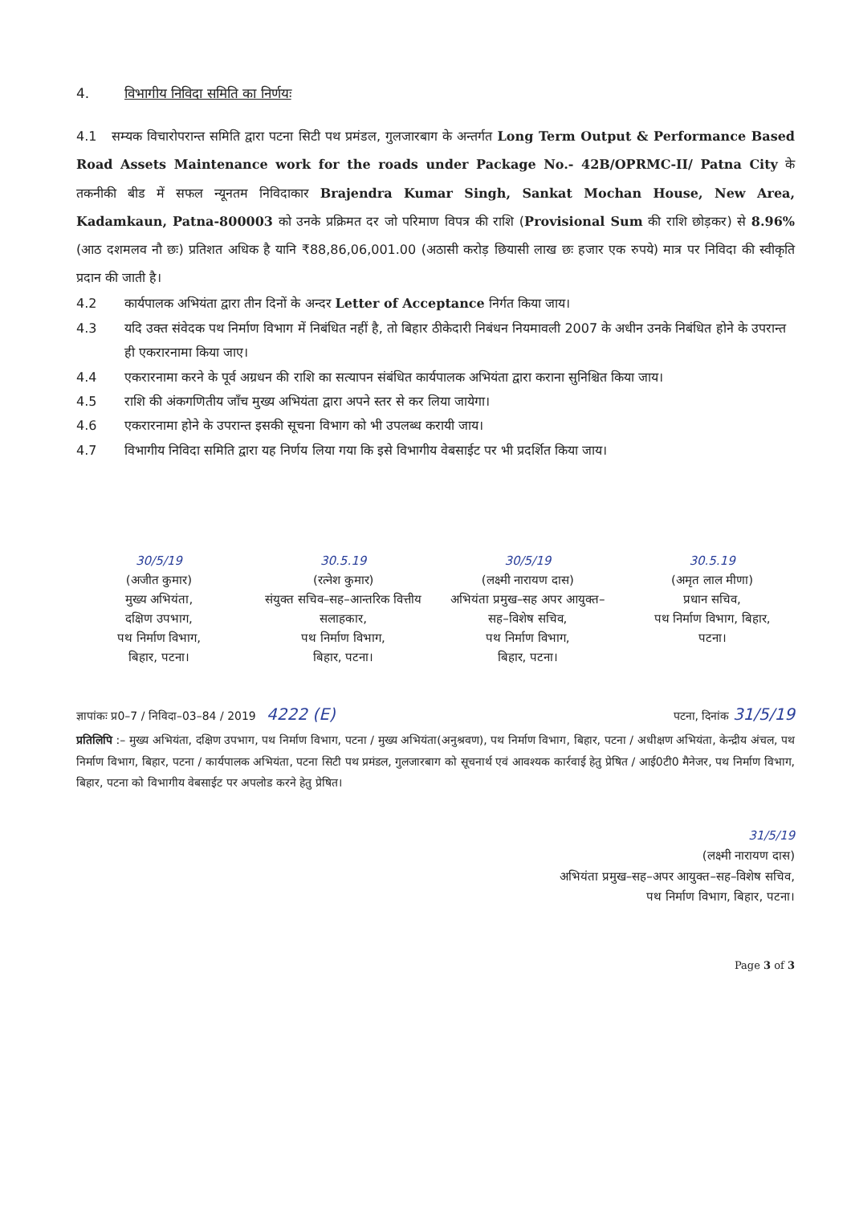4. विभागीय निविदा समिति का निर्णयः
4.1 सम्यक विचारोपरान्त समिति द्वारा पटना सिटी पथ प्रमंडल, गुलजारबाग के अन्तर्गत Long Term Output & Performance Based Road Assets Maintenance work for the roads under Package No.- 42B/OPRMC-II/ Patna City के तकनीकी बीड में सफल न्यूनतम निविदाकार Brajendra Kumar Singh, Sankat Mochan House, New Area, Kadamkaun, Patna-800003 को उनके प्रक्रिमत दर जो परिमाण विपत्र की राशि (Provisional Sum की राशि छोड़कर) से 8.96% (आठ दशमलव नौ छः) प्रतिशत अधिक है यानि ₹88,86,06,001.00 (अठासी करोड़ छियासी लाख छः हजार एक रुपये) मात्र पर निविदा की स्वीकृति प्रदान की जाती है।
4.2 कार्यपालक अभियंता द्वारा तीन दिनों के अन्दर Letter of Acceptance निर्गत किया जाय।
4.3 यदि उक्त संवेदक पथ निर्माण विभाग में निबंधित नहीं है, तो बिहार ठीकेदारी निबंधन नियमावली 2007 के अधीन उनके निबंधित होने के उपरान्त ही एकरारनामा किया जाए।
4.4 एकरारनामा करने के पूर्व अग्रधन की राशि का सत्यापन संबंधित कार्यपालक अभियंता द्वारा कराना सुनिश्चित किया जाय।
4.5 राशि की अंकगणितीय जाँच मुख्य अभियंता द्वारा अपने स्तर से कर लिया जायेगा।
4.6 एकरारनामा होने के उपरान्त इसकी सूचना विभाग को भी उपलब्ध करायी जाय।
4.7 विभागीय निविदा समिति द्वारा यह निर्णय लिया गया कि इसे विभागीय वेबसाईट पर भी प्रदर्शित किया जाय।
30/5/19
(अजीत कुमार)
मुख्य अभियंता,
दक्षिण उपभाग,
पथ निर्माण विभाग,
बिहार, पटना।
30.5.19
(रत्नेश कुमार)
संयुक्त सचिव–सह–आन्तरिक वित्तीय सलाहकार,
पथ निर्माण विभाग,
बिहार, पटना।
30/5/19
(लक्ष्मी नारायण दास)
अभियंता प्रमुख–सह अपर आयुक्त–सह–विशेष सचिव,
पथ निर्माण विभाग,
बिहार, पटना।
30.5.19
(अमृत लाल मीणा)
प्रधान सचिव,
पथ निर्माण विभाग, बिहार,
पटना।
ज्ञापांकः प्र0–7 / निविदा–03–84 / 2019 4222 (E) पटना, दिनांक 31/5/19
प्रतिलिपि :– मुख्य अभियंता, दक्षिण उपभाग, पथ निर्माण विभाग, पटना / मुख्य अभियंता(अनुश्रवण), पथ निर्माण विभाग, बिहार, पटना / अधीक्षण अभियंता, केन्द्रीय अंचल, पथ निर्माण विभाग, बिहार, पटना / कार्यपालक अभियंता, पटना सिटी पथ प्रमंडल, गुलजारबाग को सूचनार्थ एवं आवश्यक कार्रवाई हेतु प्रेषित / आई0टी0 मैनेजर, पथ निर्माण विभाग, बिहार, पटना को विभागीय वेबसाईट पर अपलोड करने हेतु प्रेषित।
31/5/19
(लक्ष्मी नारायण दास)
अभियंता प्रमुख–सह–अपर आयुक्त–सह–विशेष सचिव,
पथ निर्माण विभाग, बिहार, पटना।
Page 3 of 3